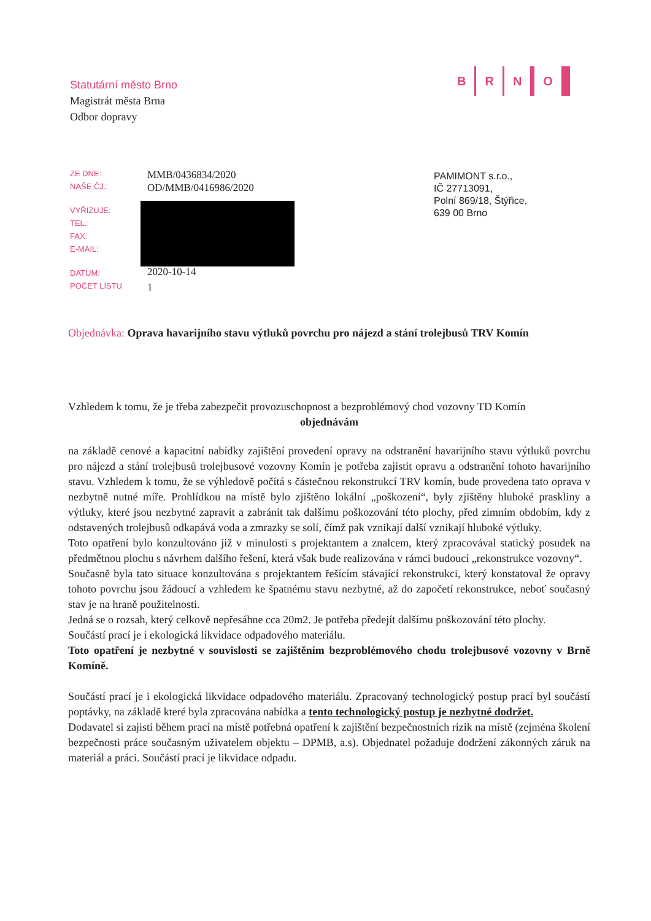Statutární město Brno
Magistrát města Brna
Odbor dopravy
B R N O
| ZE DNE: | MMB/0436834/2020 |
| NAŠE ČJ.: | OD/MMB/0416986/2020 |
| VYŘIZUJE: | |
| TEL.: | |
| FAX: | |
| E-MAIL: | |
| DATUM: | 2020-10-14 |
| POČET LISTU | 1 |
PAMIMONT s.r.o.,
IČ 27713091,
Polní 869/18, Štýřice,
639 00 Brno
Objednávka: Oprava havarijního stavu výtluků povrchu pro nájezd a stání trolejbusů TRV Komín
Vzhledem k tomu, že je třeba zabezpečit provozuschopnost a bezproblémový chod vozovny TD Komín
objednávám
na základě cenové a kapacitní nabídky zajištění provedení opravy na odstranění havarijního stavu výtluků povrchu pro nájezd a stání trolejbusů trolejbusové vozovny Komín je potřeba zajistit opravu a odstranění tohoto havarijního stavu. Vzhledem k tomu, že se výhledově počítá s částečnou rekonstrukcí TRV komín, bude provedena tato oprava v nezbytně nutné míře. Prohlídkou na místě bylo zjištěno lokální „poškození“, byly zjištěny hluboké praskliny a výtluky, které jsou nezbytné zapravit a zabránit tak dalšímu poškozování této plochy, před zimním obdobím, kdy z odstavených trolejbusů odkapává voda a zmrazky se solí, čímž pak vznikají další vznikají hluboké výtluky.
Toto opatření bylo konzultováno již v minulosti s projektantem a znalcem, který zpracovával statický posudek na předmětnou plochu s návrhem dalšího řešení, která však bude realizována v rámci budoucí „rekonstrukce vozovny“.
Současně byla tato situace konzultována s projektantem řešícím stávající rekonstrukci, který konstatoval že opravy tohoto povrchu jsou žádoucí a vzhledem ke špatnému stavu nezbytné, až do započetí rekonstrukce, neboť současný stav je na hraně použitelnosti.
Jedná se o rozsah, který celkově nepřesáhne cca 20m2. Je potřeba předejít dalšímu poškozování této plochy.
Součástí prací je i ekologická likvidace odpadového materiálu.
Toto opatření je nezbytné v souvislosti se zajištěním bezproblémového chodu trolejbusové vozovny v Brně Komíně.
Součástí prací je i ekologická likvidace odpadového materiálu. Zpracovaný technologický postup prací byl součástí poptávky, na základě které byla zpracována nabídka a tento technologický postup je nezbytné dodržet.
Dodavatel si zajistí během prací na místě potřebná opatření k zajištění bezpečnostních rizik na místě (zejména školení bezpečnosti práce současným uživatelem objektu – DPMB, a.s). Objednatel požaduje dodržení zákonných záruk na materiál a práci. Součástí prací je likvidace odpadu.